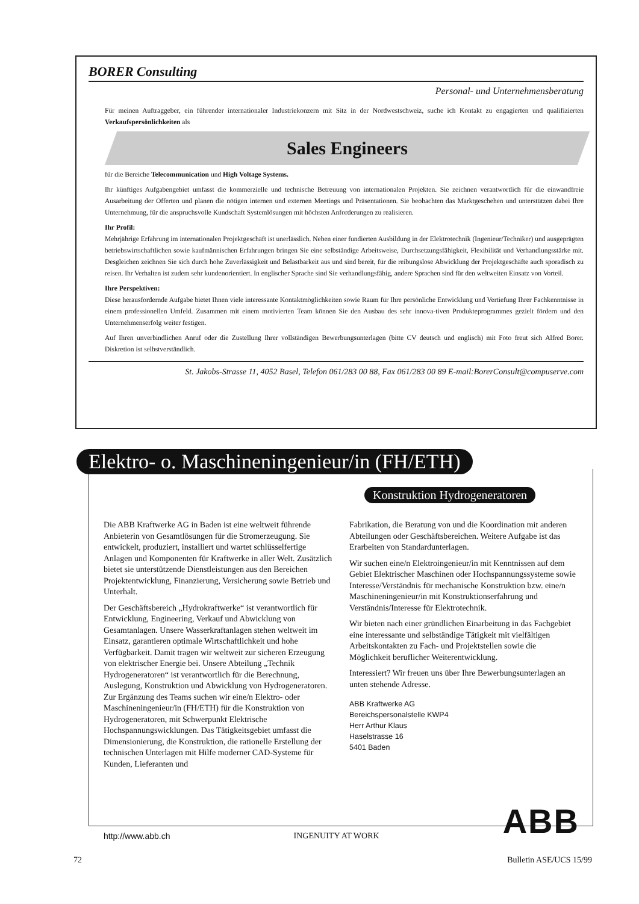BORER Consulting
Personal- und Unternehmensberatung
Für meinen Auftraggeber, ein führender internationaler Industriekonzern mit Sitz in der Nordwestschweiz, suche ich Kontakt zu engagierten und qualifizierten Verkaufspersönlichkeiten als
Sales Engineers
für die Bereiche Telecommunication und High Voltage Systems.
Ihr künftiges Aufgabengebiet umfasst die kommerzielle und technische Betreuung von internationalen Projekten. Sie zeichnen verantwortlich für die einwandfreie Ausarbeitung der Offerten und planen die nötigen internen und externen Meetings und Präsentationen. Sie beobachten das Marktgeschehen und unterstützen dabei Ihre Unternehmung, für die anspruchsvolle Kundschaft Systemlösungen mit höchsten Anforderungen zu realisieren.
Ihr Profil:
Mehrjährige Erfahrung im internationalen Projektgeschäft ist unerlässlich. Neben einer fundierten Ausbildung in der Elektrotechnik (Ingenieur/Techniker) und ausgeprägten betriebswirtschaftlichen sowie kaufmännischen Erfahrungen bringen Sie eine selbständige Arbeitsweise, Durchsetzungsfähigkeit, Flexibilität und Verhandlungsstärke mit. Desgleichen zeichnen Sie sich durch hohe Zuverlässigkeit und Belastbarkeit aus und sind bereit, für die reibungslose Abwicklung der Projektgeschäfte auch sporadisch zu reisen. Ihr Verhalten ist zudem sehr kundenorientiert. In englischer Sprache sind Sie verhandlungsfähig, andere Sprachen sind für den weltweiten Einsatz von Vorteil.
Ihre Perspektiven:
Diese herausfordernde Aufgabe bietet Ihnen viele interessante Kontaktmöglichkeiten sowie Raum für Ihre persönliche Entwicklung und Vertiefung Ihrer Fachkenntnisse in einem professionellen Umfeld. Zusammen mit einem motivierten Team können Sie den Ausbau des sehr innova-tiven Produkteprogrammes gezielt fördern und den Unternehmenserfolg weiter festigen.
Auf Ihren unverbindlichen Anruf oder die Zustellung Ihrer vollständigen Bewerbungsunterlagen (bitte CV deutsch und englisch) mit Foto freut sich Alfred Borer. Diskretion ist selbstverständlich.
St. Jakobs-Strasse 11, 4052 Basel, Telefon 061/283 00 88, Fax 061/283 00 89 E-mail:BorerConsult@compuserve.com
Elektro- o. Maschineningenieur/in (FH/ETH)
Konstruktion Hydrogeneratoren
Die ABB Kraftwerke AG in Baden ist eine weltweit führende Anbieterin von Gesamtlösungen für die Stromerzeugung. Sie entwickelt, produziert, installiert und wartet schlüsselfertige Anlagen und Komponenten für Kraftwerke in aller Welt. Zusätzlich bietet sie unterstützende Dienstleistungen aus den Bereichen Projektentwicklung, Finanzierung, Versicherung sowie Betrieb und Unterhalt.
Der Geschäftsbereich „Hydrokraftwerke“ ist verantwortlich für Entwicklung, Engineering, Verkauf und Abwicklung von Gesamtanlagen. Unsere Wasserkraftanlagen stehen weltweit im Einsatz, garantieren optimale Wirtschaftlichkeit und hohe Verfügbarkeit. Damit tragen wir weltweit zur sicheren Erzeugung von elektrischer Energie bei. Unsere Abteilung „Technik Hydrogeneratoren“ ist verantwortlich für die Berechnung, Auslegung, Konstruktion und Abwicklung von Hydrogeneratoren. Zur Ergänzung des Teams suchen wir eine/n Elektro- oder Maschineningenieur/in (FH/ETH) für die Konstruktion von Hydrogeneratoren, mit Schwerpunkt Elektrische Hochspannungswicklungen. Das Tätigkeitsgebiet umfasst die Dimensionierung, die Konstruktion, die rationelle Erstellung der technischen Unterlagen mit Hilfe moderner CAD-Systeme für Kunden, Lieferanten und
Fabrikation, die Beratung von und die Koordination mit anderen Abteilungen oder Geschäftsbereichen. Weitere Aufgabe ist das Erarbeiten von Standardunterlagen.
Wir suchen eine/n Elektroingenieur/in mit Kenntnissen auf dem Gebiet Elektrischer Maschinen oder Hochspannungssysteme sowie Interesse/Verständnis für mechanische Konstruktion bzw. eine/n Maschineningenieur/in mit Konstruktionserfahrung und Verständnis/Interesse für Elektrotechnik.
Wir bieten nach einer gründlichen Einarbeitung in das Fachgebiet eine interessante und selbständige Tätigkeit mit vielfältigen Arbeitskontakten zu Fach- und Projektstellen sowie die Möglichkeit beruflicher Weiterentwicklung.
Interessiert? Wir freuen uns über Ihre Bewerbungsunterlagen an unten stehende Adresse.
ABB Kraftwerke AG
Bereichspersonalstelle KWP4
Herr Arthur Klaus
Haselstrasse 16
5401 Baden
http://www.abb.ch INGENUITY AT WORK ABB
72 Bulletin ASE/UCS 15/99